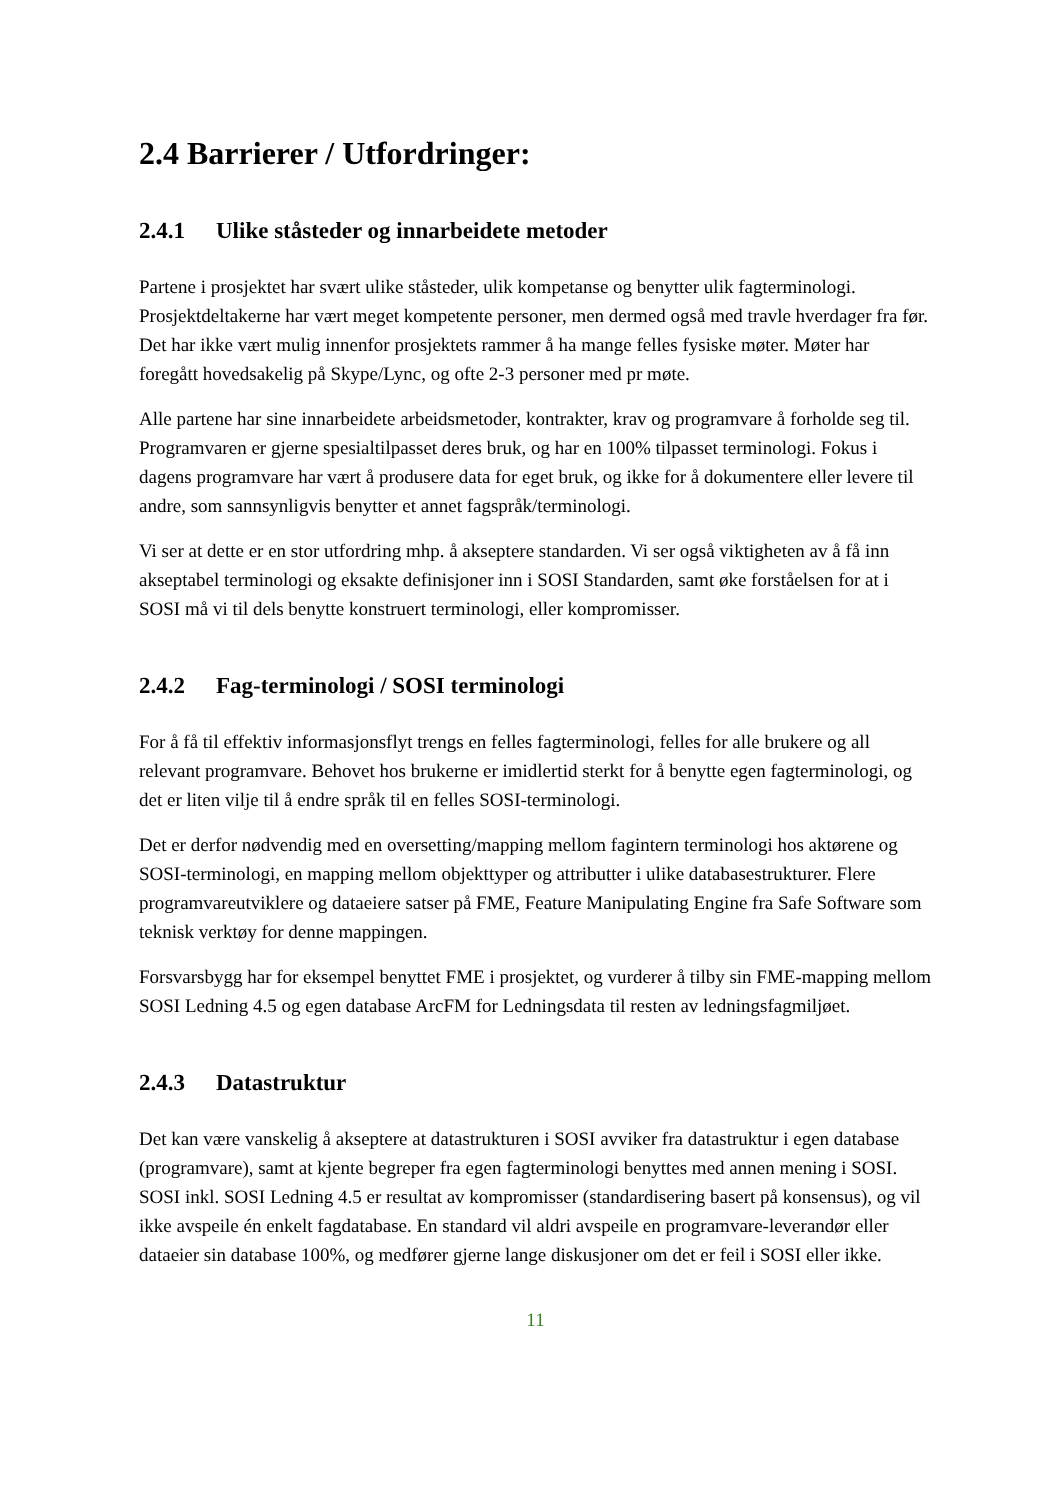2.4 Barrierer / Utfordringer:
2.4.1 Ulike ståsteder og innarbeidete metoder
Partene i prosjektet har svært ulike ståsteder, ulik kompetanse og benytter ulik fagterminologi. Prosjektdeltakerne har vært meget kompetente personer, men dermed også med travle hverdager fra før. Det har ikke vært mulig innenfor prosjektets rammer å ha mange felles fysiske møter. Møter har foregått hovedsakelig på Skype/Lync, og ofte 2-3 personer med pr møte.
Alle partene har sine innarbeidete arbeidsmetoder, kontrakter, krav og programvare å forholde seg til. Programvaren er gjerne spesialtilpasset deres bruk, og har en 100% tilpasset terminologi. Fokus i dagens programvare har vært å produsere data for eget bruk, og ikke for å dokumentere eller levere til andre, som sannsynligvis benytter et annet fagspråk/terminologi.
Vi ser at dette er en stor utfordring mhp. å akseptere standarden. Vi ser også viktigheten av å få inn akseptabel terminologi og eksakte definisjoner inn i SOSI Standarden, samt øke forståelsen for at i SOSI må vi til dels benytte konstruert terminologi, eller kompromisser.
2.4.2 Fag-terminologi / SOSI terminologi
For å få til effektiv informasjonsflyt trengs en felles fagterminologi, felles for alle brukere og all relevant programvare. Behovet hos brukerne er imidlertid sterkt for å benytte egen fagterminologi, og det er liten vilje til å endre språk til en felles SOSI-terminologi.
Det er derfor nødvendig med en oversetting/mapping mellom fagintern terminologi hos aktørene og SOSI-terminologi, en mapping mellom objekttyper og attributter i ulike databasestrukturer. Flere programvareutviklere og dataeiere satser på FME, Feature Manipulating Engine fra Safe Software som teknisk verktøy for denne mappingen.
Forsvarsbygg har for eksempel benyttet FME i prosjektet, og vurderer å tilby sin FME-mapping mellom SOSI Ledning 4.5 og egen database ArcFM for Ledningsdata til resten av ledningsfagmiljøet.
2.4.3 Datastruktur
Det kan være vanskelig å akseptere at datastrukturen i SOSI avviker fra datastruktur i egen database (programvare), samt at kjente begreper fra egen fagterminologi benyttes med annen mening i SOSI. SOSI inkl. SOSI Ledning 4.5 er resultat av kompromisser (standardisering basert på konsensus), og vil ikke avspeile én enkelt fagdatabase. En standard vil aldri avspeile en programvare-leverandør eller dataeier sin database 100%, og medfører gjerne lange diskusjoner om det er feil i SOSI eller ikke.
11